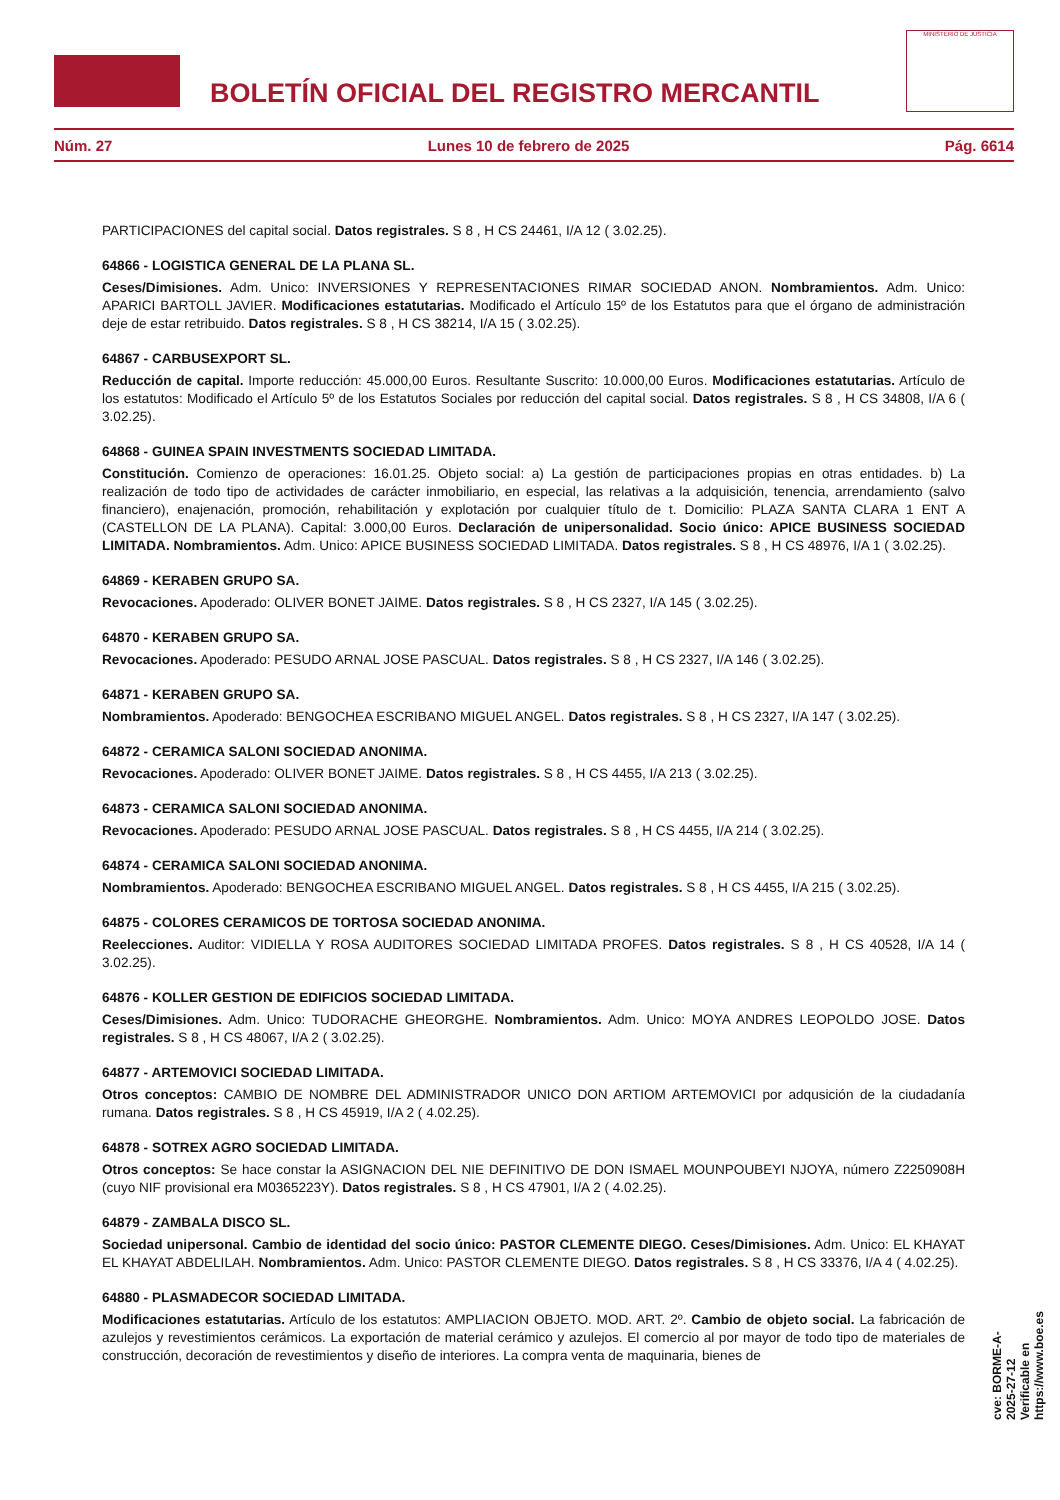BOLETÍN OFICIAL DEL REGISTRO MERCANTIL
MINISTERIO DE JUSTICIA
Núm. 27 Lunes 10 de febrero de 2025 Pág. 6614
PARTICIPACIONES del capital social. Datos registrales. S 8 , H CS 24461, I/A 12 ( 3.02.25).
64866 - LOGISTICA GENERAL DE LA PLANA SL.
Ceses/Dimisiones. Adm. Unico: INVERSIONES Y REPRESENTACIONES RIMAR SOCIEDAD ANON. Nombramientos. Adm. Unico: APARICI BARTOLL JAVIER. Modificaciones estatutarias. Modificado el Artículo 15º de los Estatutos para que el órgano de administración deje de estar retribuido. Datos registrales. S 8 , H CS 38214, I/A 15 ( 3.02.25).
64867 - CARBUSEXPORT SL.
Reducción de capital. Importe reducción: 45.000,00 Euros. Resultante Suscrito: 10.000,00 Euros. Modificaciones estatutarias. Artículo de los estatutos: Modificado el Artículo 5º de los Estatutos Sociales por reducción del capital social. Datos registrales. S 8 , H CS 34808, I/A 6 ( 3.02.25).
64868 - GUINEA SPAIN INVESTMENTS SOCIEDAD LIMITADA.
Constitución. Comienzo de operaciones: 16.01.25. Objeto social: a) La gestión de participaciones propias en otras entidades. b) La realización de todo tipo de actividades de carácter inmobiliario, en especial, las relativas a la adquisición, tenencia, arrendamiento (salvo financiero), enajenación, promoción, rehabilitación y explotación por cualquier título de t. Domicilio: PLAZA SANTA CLARA 1 ENT A (CASTELLON DE LA PLANA). Capital: 3.000,00 Euros. Declaración de unipersonalidad. Socio único: APICE BUSINESS SOCIEDAD LIMITADA. Nombramientos. Adm. Unico: APICE BUSINESS SOCIEDAD LIMITADA. Datos registrales. S 8 , H CS 48976, I/A 1 ( 3.02.25).
64869 - KERABEN GRUPO SA.
Revocaciones. Apoderado: OLIVER BONET JAIME. Datos registrales. S 8 , H CS 2327, I/A 145 ( 3.02.25).
64870 - KERABEN GRUPO SA.
Revocaciones. Apoderado: PESUDO ARNAL JOSE PASCUAL. Datos registrales. S 8 , H CS 2327, I/A 146 ( 3.02.25).
64871 - KERABEN GRUPO SA.
Nombramientos. Apoderado: BENGOCHEA ESCRIBANO MIGUEL ANGEL. Datos registrales. S 8 , H CS 2327, I/A 147 ( 3.02.25).
64872 - CERAMICA SALONI SOCIEDAD ANONIMA.
Revocaciones. Apoderado: OLIVER BONET JAIME. Datos registrales. S 8 , H CS 4455, I/A 213 ( 3.02.25).
64873 - CERAMICA SALONI SOCIEDAD ANONIMA.
Revocaciones. Apoderado: PESUDO ARNAL JOSE PASCUAL. Datos registrales. S 8 , H CS 4455, I/A 214 ( 3.02.25).
64874 - CERAMICA SALONI SOCIEDAD ANONIMA.
Nombramientos. Apoderado: BENGOCHEA ESCRIBANO MIGUEL ANGEL. Datos registrales. S 8 , H CS 4455, I/A 215 ( 3.02.25).
64875 - COLORES CERAMICOS DE TORTOSA SOCIEDAD ANONIMA.
Reelecciones. Auditor: VIDIELLA Y ROSA AUDITORES SOCIEDAD LIMITADA PROFES. Datos registrales. S 8 , H CS 40528, I/A 14 ( 3.02.25).
64876 - KOLLER GESTION DE EDIFICIOS SOCIEDAD LIMITADA.
Ceses/Dimisiones. Adm. Unico: TUDORACHE GHEORGHE. Nombramientos. Adm. Unico: MOYA ANDRES LEOPOLDO JOSE. Datos registrales. S 8 , H CS 48067, I/A 2 ( 3.02.25).
64877 - ARTEMOVICI SOCIEDAD LIMITADA.
Otros conceptos: CAMBIO DE NOMBRE DEL ADMINISTRADOR UNICO DON ARTIOM ARTEMOVICI por adqusición de la ciudadanía rumana. Datos registrales. S 8 , H CS 45919, I/A 2 ( 4.02.25).
64878 - SOTREX AGRO SOCIEDAD LIMITADA.
Otros conceptos: Se hace constar la ASIGNACION DEL NIE DEFINITIVO DE DON ISMAEL MOUNPOUBEYI NJOYA, número Z2250908H (cuyo NIF provisional era M0365223Y). Datos registrales. S 8 , H CS 47901, I/A 2 ( 4.02.25).
64879 - ZAMBALA DISCO SL.
Sociedad unipersonal. Cambio de identidad del socio único: PASTOR CLEMENTE DIEGO. Ceses/Dimisiones. Adm. Unico: EL KHAYAT EL KHAYAT ABDELILAH. Nombramientos. Adm. Unico: PASTOR CLEMENTE DIEGO. Datos registrales. S 8 , H CS 33376, I/A 4 ( 4.02.25).
64880 - PLASMADECOR SOCIEDAD LIMITADA.
Modificaciones estatutarias. Artículo de los estatutos: AMPLIACION OBJETO. MOD. ART. 2º. Cambio de objeto social. La fabricación de azulejos y revestimientos cerámicos. La exportación de material cerámico y azulejos. El comercio al por mayor de todo tipo de materiales de construcción, decoración de revestimientos y diseño de interiores. La compra venta de maquinaria, bienes de
cve: BORME-A-2025-27-12
Verificable en https://www.boe.es